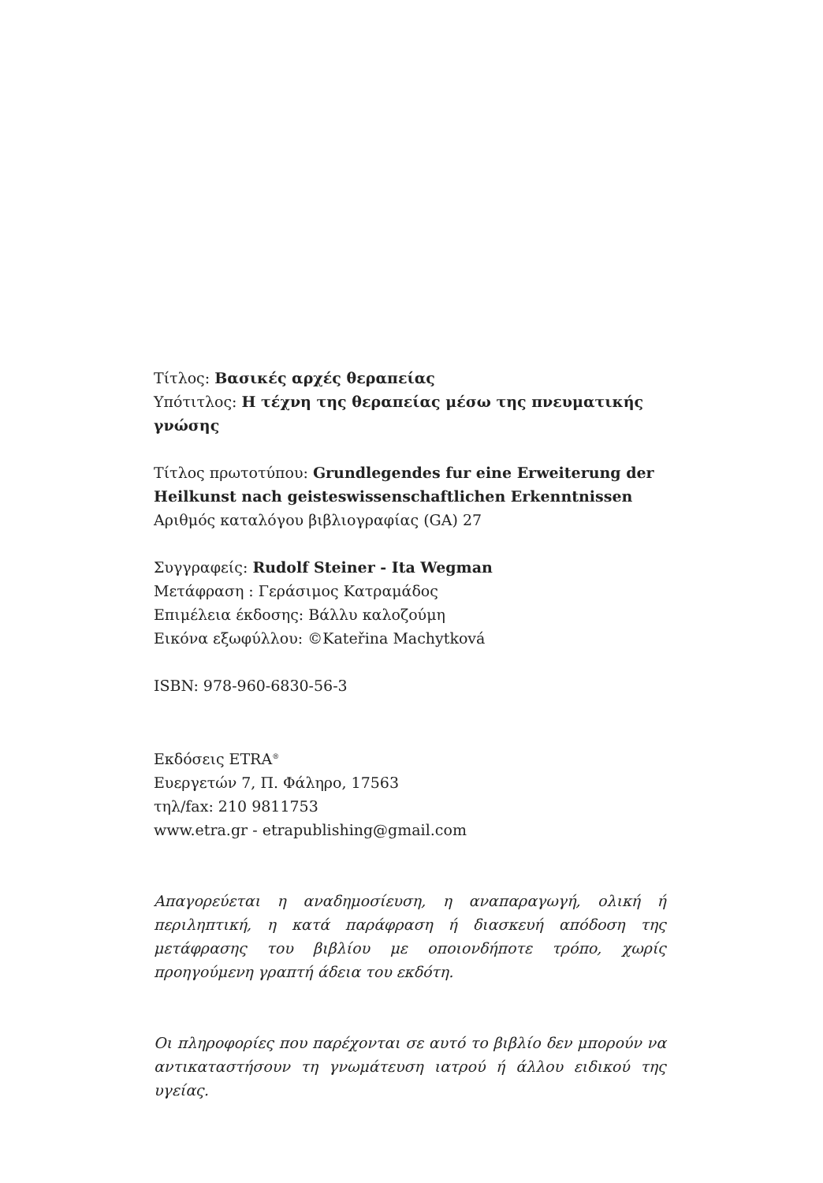Τίτλος: Βασικές αρχές θεραπείας
Υπότιτλος: Η τέχνη της θεραπείας μέσω της πνευματικής γνώσης
Τίτλος πρωτοτύπου: Grundlegendes fur eine Erweiterung der Heilkunst nach geisteswissenschaftlichen Erkenntnissen
Αριθμός καταλόγου βιβλιογραφίας (GA) 27
Συγγραφείς: Rudolf Steiner - Ita Wegman
Μετάφραση : Γεράσιμος Κατραμάδος
Επιμέλεια έκδοσης: Βάλλυ καλοζούμη
Εικόνα εξωφύλλου: ©Kateřina Machytková
ISBN: 978-960-6830-56-3
Εκδόσεις ETRA<sup>®</sup>
Ευεργετών 7, Π. Φάληρο, 17563
τηλ/fax: 210 9811753
www.etra.gr - etrapublishing@gmail.com
Απαγορεύεται η αναδημοσίευση, η αναπαραγωγή, ολική ή περιληπτική, η κατά παράφραση ή διασκευή απόδοση της μετάφρασης του βιβλίου με οποιονδήποτε τρόπο, χωρίς προηγούμενη γραπτή άδεια του εκδότη.
Οι πληροφορίες που παρέχονται σε αυτό το βιβλίο δεν μπορούν να αντικαταστήσουν τη γνωμάτευση ιατρού ή άλλου ειδικού της υγείας.